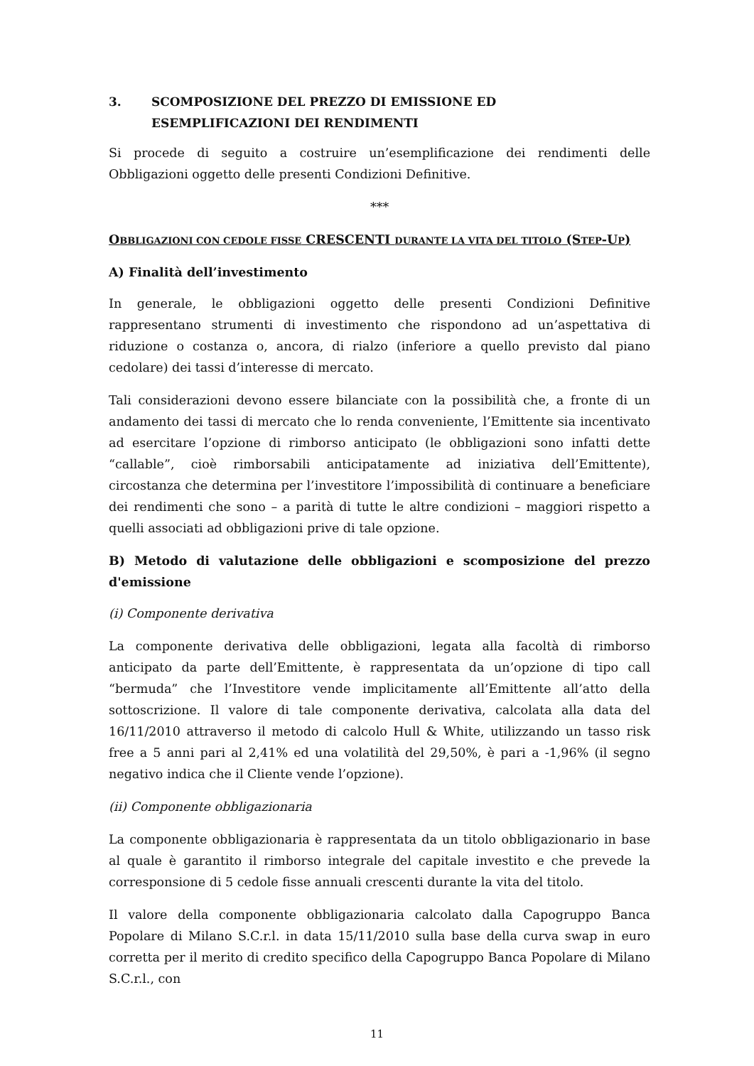3. SCOMPOSIZIONE DEL PREZZO DI EMISSIONE ED
ESEMPLIFICAZIONI DEI RENDIMENTI
Si procede di seguito a costruire un’esemplificazione dei rendimenti delle Obbligazioni oggetto delle presenti Condizioni Definitive.
***
OBBLIGAZIONI CON CEDOLE FISSE CRESCENTI DURANTE LA VITA DEL TITOLO (STEP-UP)
A) Finalità dell’investimento
In generale, le obbligazioni oggetto delle presenti Condizioni Definitive rappresentano strumenti di investimento che rispondono ad un’aspettativa di riduzione o costanza o, ancora, di rialzo (inferiore a quello previsto dal piano cedolare) dei tassi d’interesse di mercato.
Tali considerazioni devono essere bilanciate con la possibilità che, a fronte di un andamento dei tassi di mercato che lo renda conveniente, l’Emittente sia incentivato ad esercitare l’opzione di rimborso anticipato (le obbligazioni sono infatti dette “callable”, cioè rimborsabili anticipatamente ad iniziativa dell’Emittente), circostanza che determina per l’investitore l’impossibilità di continuare a beneficiare dei rendimenti che sono – a parità di tutte le altre condizioni – maggiori rispetto a quelli associati ad obbligazioni prive di tale opzione.
B) Metodo di valutazione delle obbligazioni e scomposizione del prezzo d'emissione
(i) Componente derivativa
La componente derivativa delle obbligazioni, legata alla facoltà di rimborso anticipato da parte dell’Emittente, è rappresentata da un’opzione di tipo call “bermuda” che l’Investitore vende implicitamente all’Emittente all’atto della sottoscrizione. Il valore di tale componente derivativa, calcolata alla data del 16/11/2010 attraverso il metodo di calcolo Hull & White, utilizzando un tasso risk free a 5 anni pari al 2,41% ed una volatilità del 29,50%, è pari a -1,96% (il segno negativo indica che il Cliente vende l’opzione).
(ii) Componente obbligazionaria
La componente obbligazionaria è rappresentata da un titolo obbligazionario in base al quale è garantito il rimborso integrale del capitale investito e che prevede la corresponsione di 5 cedole fisse annuali crescenti durante la vita del titolo.
Il valore della componente obbligazionaria calcolato dalla Capogruppo Banca Popolare di Milano S.C.r.l. in data 15/11/2010 sulla base della curva swap in euro corretta per il merito di credito specifico della Capogruppo Banca Popolare di Milano S.C.r.l., con
11